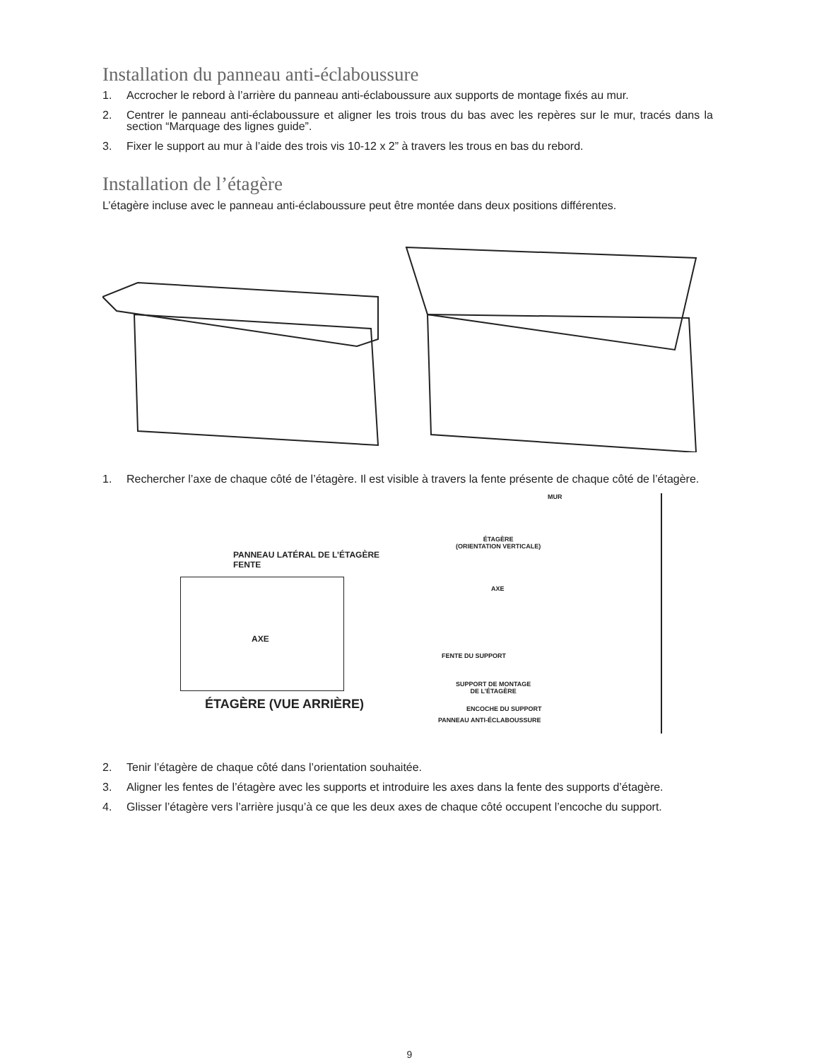Installation du panneau anti-éclaboussure
1. Accrocher le rebord à l’arrière du panneau anti-éclaboussure aux supports de montage fixés au mur.
2. Centrer le panneau anti-éclaboussure et aligner les trois trous du bas avec les repères sur le mur, tracés dans la section “Marquage des lignes guide”.
3. Fixer le support au mur à l’aide des trois vis 10-12 x 2” à travers les trous en bas du rebord.
Installation de l’étagère
L’étagère incluse avec le panneau anti-éclaboussure peut être montée dans deux positions différentes.
1. Rechercher l’axe de chaque côté de l’étagère. Il est visible à travers la fente présente de chaque côté de l’étagère.
PANNEAU LATÉRAL DE L’ÉTAGÈRE
FENTE
AXE
ÉTAGÈRE (VUE ARRIÈRE)
MUR
ÉTAGÈRE
(ORIENTATION VERTICALE)
AXE
FENTE DU SUPPORT
SUPPORT DE MONTAGE
DE L’ÉTAGÈRE
ENCOCHE DU SUPPORT
PANNEAU ANTI-ÉCLABOUSSURE
2. Tenir l’étagère de chaque côté dans l’orientation souhaitée.
3. Aligner les fentes de l’étagère avec les supports et introduire les axes dans la fente des supports d’étagère.
4. Glisser l’étagère vers l’arrière jusqu’à ce que les deux axes de chaque côté occupent l’encoche du support.
9